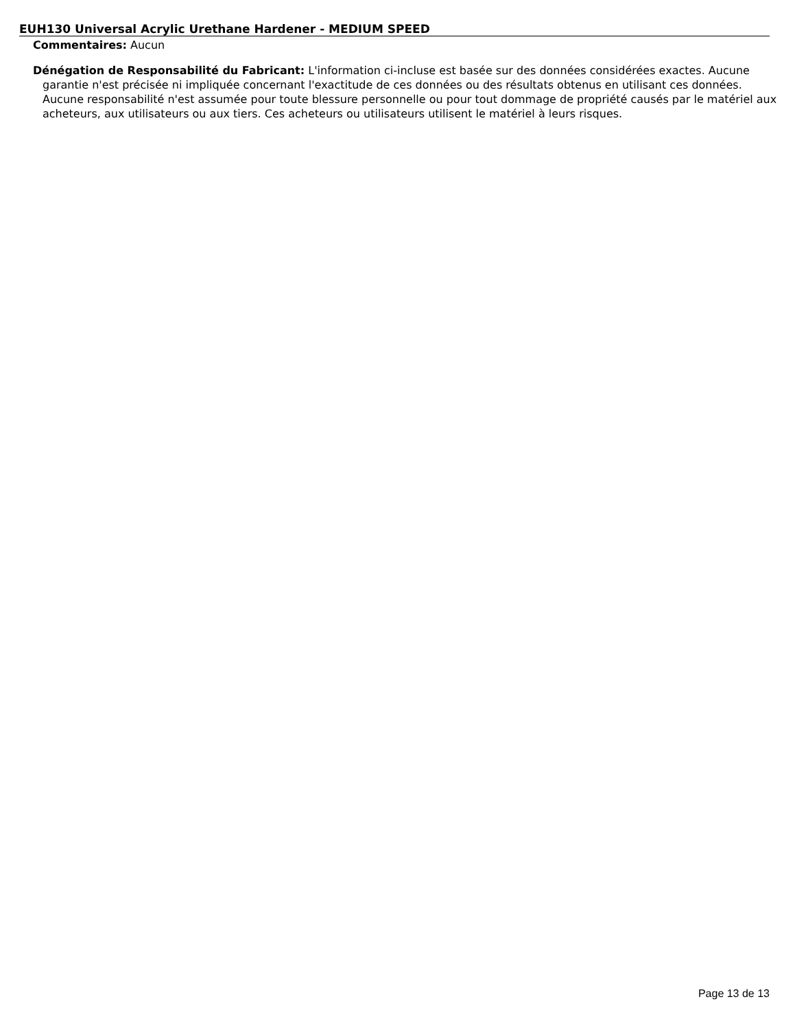EUH130 Universal Acrylic Urethane Hardener - MEDIUM SPEED
Commentaires: Aucun
Dénégation de Responsabilité du Fabricant: L'information ci-incluse est basée sur des données considérées exactes. Aucune garantie n'est précisée ni impliquée concernant l'exactitude de ces données ou des résultats obtenus en utilisant ces données. Aucune responsabilité n'est assumée pour toute blessure personnelle ou pour tout dommage de propriété causés par le matériel aux acheteurs, aux utilisateurs ou aux tiers. Ces acheteurs ou utilisateurs utilisent le matériel à leurs risques.
Page 13 de 13